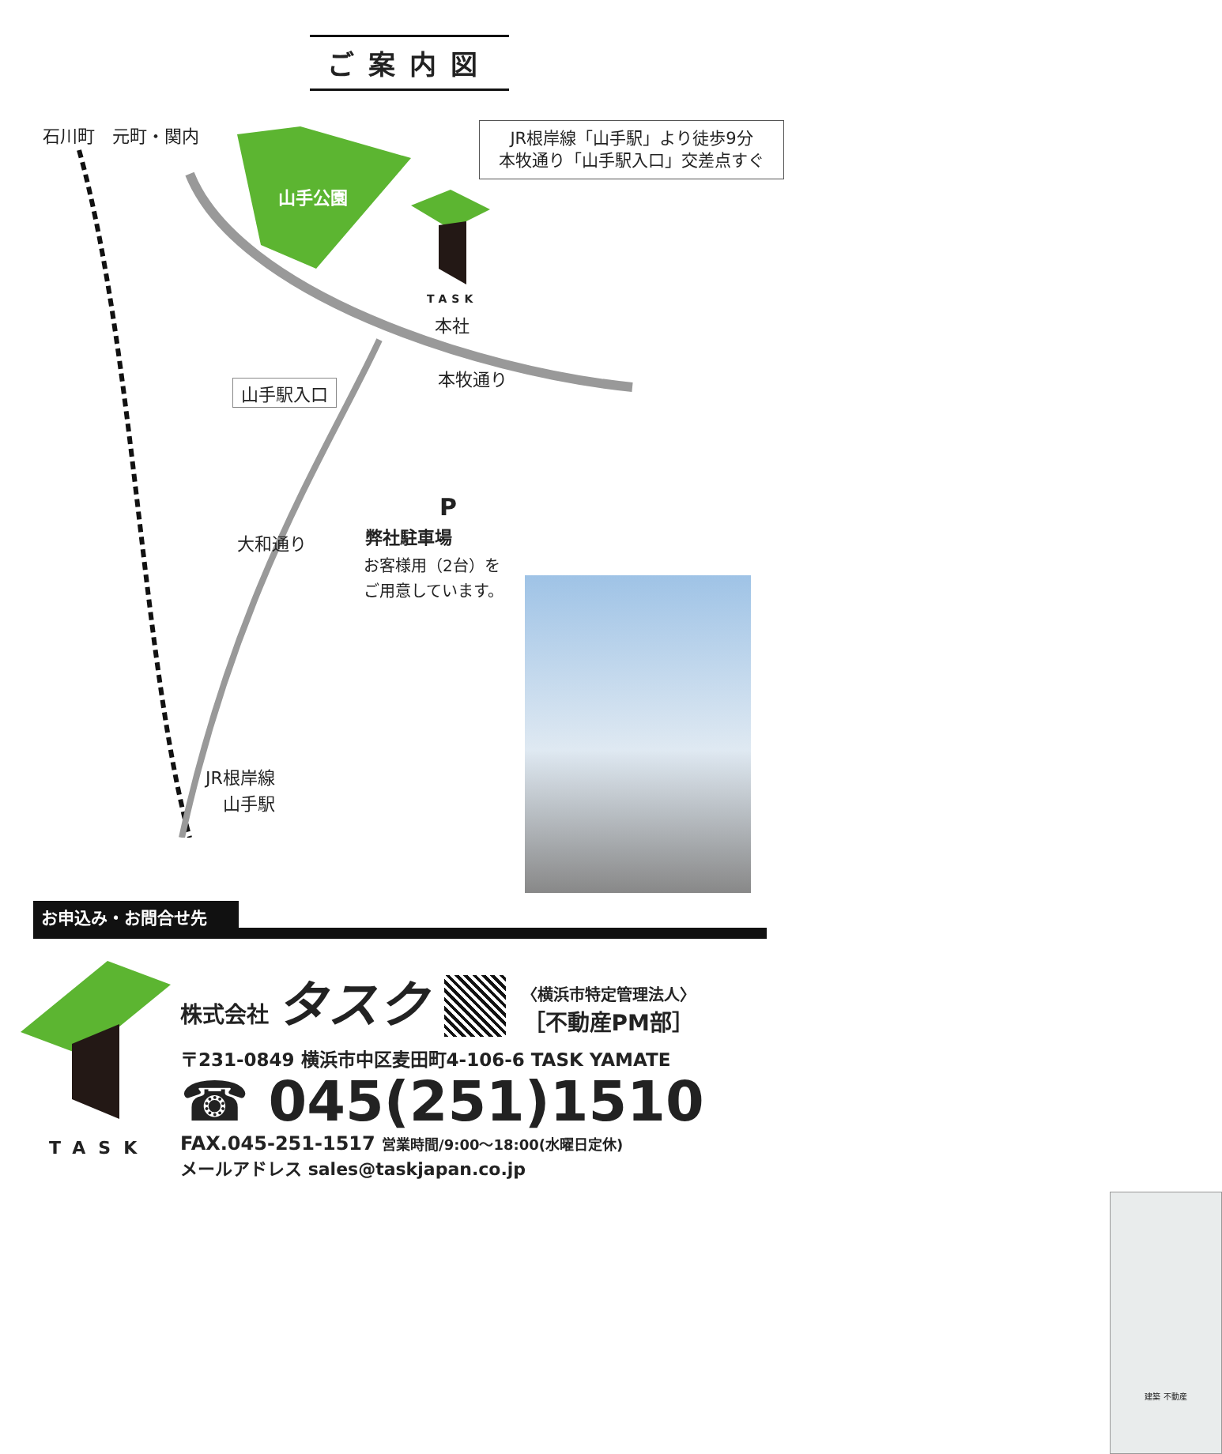ご案内図
石川町　元町・関内
山手公園
TASK
本社
山手駅入口
本牧通り
大和通り
P
弊社駐車場
お客様用（2台）を
ご用意しています。
JR根岸線
　山手駅
JR根岸線「山手駅」より徒歩9分
本牧通り「山手駅入口」交差点すぐ
建築 不動産
お申込み・お問合せ先
TASK
株式会社 タスク
〈横浜市特定管理法人〉
［不動産PM部］
〒231-0849 横浜市中区麦田町4-106-6 TASK YAMATE
☎ 045(251)1510
FAX.045-251-1517 営業時間/9:00〜18:00(水曜日定休)
メールアドレス sales@taskjapan.co.jp